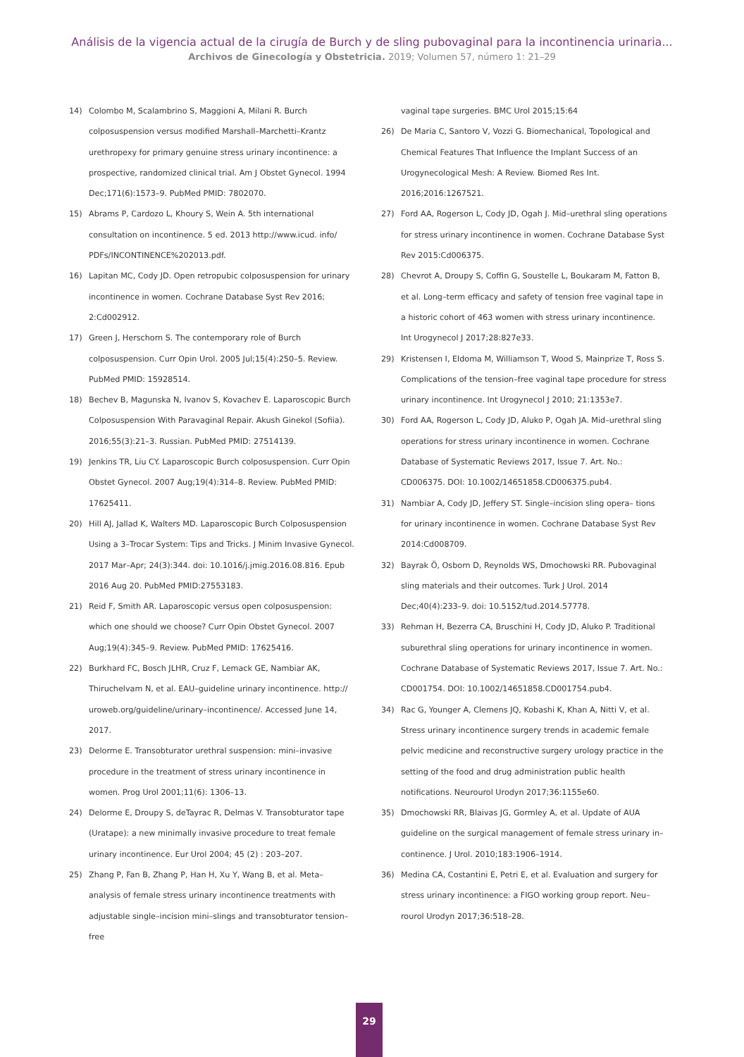Análisis de la vigencia actual de la cirugía de Burch y de sling pubovaginal para la incontinencia urinaria...
Archivos de Ginecología y Obstetricia. 2019; Volumen 57, número 1: 21–29
14) Colombo M, Scalambrino S, Maggioni A, Milani R. Burch colposuspension versus modified Marshall–Marchetti–Krantz urethropexy for primary genuine stress urinary incontinence: a prospective, randomized clinical trial. Am J Obstet Gynecol. 1994 Dec;171(6):1573–9. PubMed PMID: 7802070.
15) Abrams P, Cardozo L, Khoury S, Wein A. 5th international consultation on incontinence. 5 ed. 2013 http://www.icud. info/ PDFs/INCONTINENCE%202013.pdf.
16) Lapitan MC, Cody JD. Open retropubic colposuspension for urinary incontinence in women. Cochrane Database Syst Rev 2016; 2:Cd002912.
17) Green J, Herschorn S. The contemporary role of Burch colposuspension. Curr Opin Urol. 2005 Jul;15(4):250–5. Review. PubMed PMID: 15928514.
18) Bechev B, Magunska N, Ivanov S, Kovachev E. Laparoscopic Burch Colposuspension With Paravaginal Repair. Akush Ginekol (Sofiia). 2016;55(3):21–3. Russian. PubMed PMID: 27514139.
19) Jenkins TR, Liu CY. Laparoscopic Burch colposuspension. Curr Opin Obstet Gynecol. 2007 Aug;19(4):314–8. Review. PubMed PMID: 17625411.
20) Hill AJ, Jallad K, Walters MD. Laparoscopic Burch Colposuspension Using a 3–Trocar System: Tips and Tricks. J Minim Invasive Gynecol. 2017 Mar–Apr; 24(3):344. doi: 10.1016/j.jmig.2016.08.816. Epub 2016 Aug 20. PubMed PMID:27553183.
21) Reid F, Smith AR. Laparoscopic versus open colposuspension: which one should we choose? Curr Opin Obstet Gynecol. 2007 Aug;19(4):345–9. Review. PubMed PMID: 17625416.
22) Burkhard FC, Bosch JLHR, Cruz F, Lemack GE, Nambiar AK, Thiruchelvam N, et al. EAU–guideline urinary incontinence. http:// uroweb.org/guideline/urinary–incontinence/. Accessed June 14, 2017.
23) Delorme E. Transobturator urethral suspension: mini–invasive procedure in the treatment of stress urinary incontinence in women. Prog Urol 2001;11(6): 1306–13.
24) Delorme E, Droupy S, deTayrac R, Delmas V. Transobturator tape (Uratape): a new minimally invasive procedure to treat female urinary incontinence. Eur Urol 2004; 45 (2) : 203–207.
25) Zhang P, Fan B, Zhang P, Han H, Xu Y, Wang B, et al. Meta– analysis of female stress urinary incontinence treatments with adjustable single–incision mini–slings and transobturator tension–free
vaginal tape surgeries. BMC Urol 2015;15:64
26) De Maria C, Santoro V, Vozzi G. Biomechanical, Topological and Chemical Features That Influence the Implant Success of an Urogynecological Mesh: A Review. Biomed Res Int. 2016;2016:1267521.
27) Ford AA, Rogerson L, Cody JD, Ogah J. Mid–urethral sling operations for stress urinary incontinence in women. Cochrane Database Syst Rev 2015:Cd006375.
28) Chevrot A, Droupy S, Coffin G, Soustelle L, Boukaram M, Fatton B, et al. Long–term efficacy and safety of tension free vaginal tape in a historic cohort of 463 women with stress urinary incontinence. Int Urogynecol J 2017;28:827e33.
29) Kristensen I, Eldoma M, Williamson T, Wood S, Mainprize T, Ross S. Complications of the tension–free vaginal tape procedure for stress urinary incontinence. Int Urogynecol J 2010; 21:1353e7.
30) Ford AA, Rogerson L, Cody JD, Aluko P, Ogah JA. Mid–urethral sling operations for stress urinary incontinence in women. Cochrane Database of Systematic Reviews 2017, Issue 7. Art. No.: CD006375. DOI: 10.1002/14651858.CD006375.pub4.
31) Nambiar A, Cody JD, Jeffery ST. Single–incision sling opera– tions for urinary incontinence in women. Cochrane Database Syst Rev 2014:Cd008709.
32) Bayrak Ö, Osborn D, Reynolds WS, Dmochowski RR. Pubovaginal sling materials and their outcomes. Turk J Urol. 2014 Dec;40(4):233–9. doi: 10.5152/tud.2014.57778.
33) Rehman H, Bezerra CA, Bruschini H, Cody JD, Aluko P. Traditional suburethral sling operations for urinary incontinence in women. Cochrane Database of Systematic Reviews 2017, Issue 7. Art. No.: CD001754. DOI: 10.1002/14651858.CD001754.pub4.
34) Rac G, Younger A, Clemens JQ, Kobashi K, Khan A, Nitti V, et al. Stress urinary incontinence surgery trends in academic female pelvic medicine and reconstructive surgery urology practice in the setting of the food and drug administration public health notifications. Neurourol Urodyn 2017;36:1155e60.
35) Dmochowski RR, Blaivas JG, Gormley A, et al. Update of AUA guideline on the surgical management of female stress urinary in– continence. J Urol. 2010;183:1906–1914.
36) Medina CA, Costantini E, Petri E, et al. Evaluation and surgery for stress urinary incontinence: a FIGO working group report. Neu– rourol Urodyn 2017;36:518–28.
29